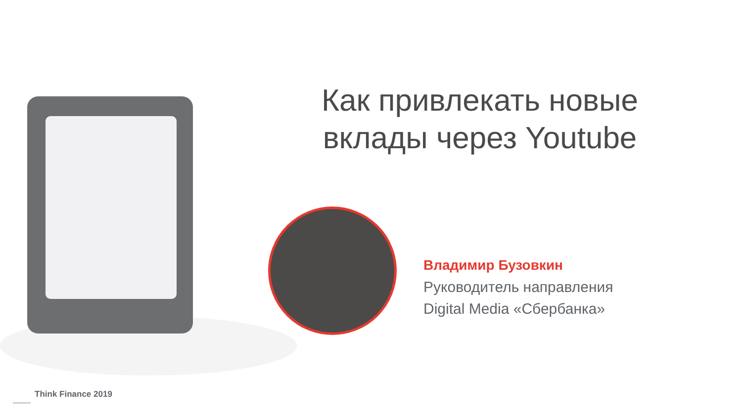Как привлекать новые вклады через Youtube
Владимир Бузовкин
Руководитель направления
Digital Media «Сбербанка»
Think Finance 2019